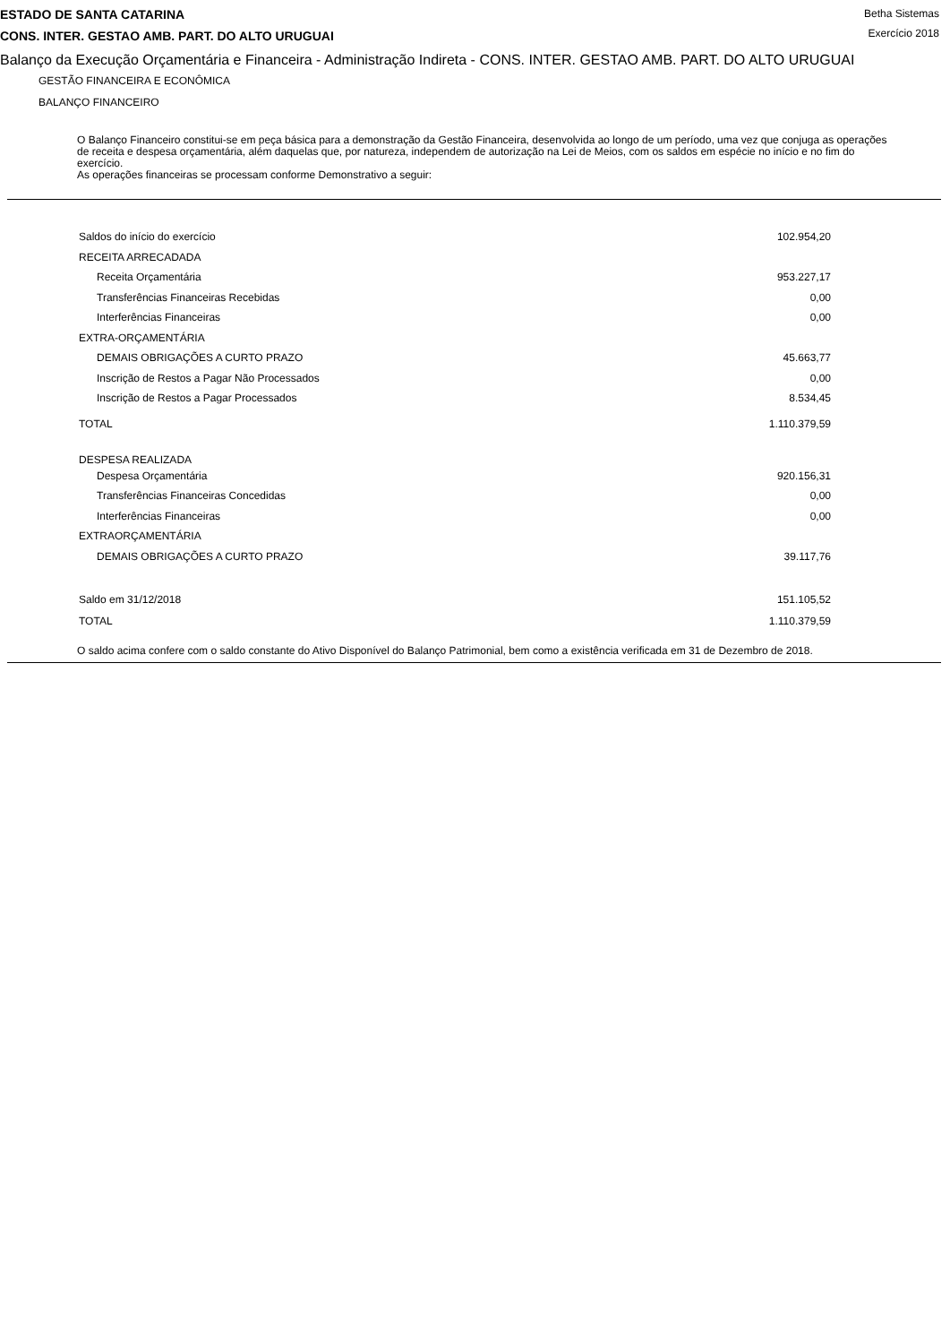ESTADO DE SANTA CATARINA
CONS. INTER. GESTAO AMB. PART. DO ALTO URUGUAI
Betha Sistemas
Exercício 2018
Balanço da Execução Orçamentária e Financeira - Administração Indireta - CONS. INTER. GESTAO AMB. PART. DO ALTO URUGUAI
GESTÃO FINANCEIRA E ECONÔMICA
BALANÇO FINANCEIRO
O Balanço Financeiro constitui-se em peça básica para a demonstração da Gestão Financeira, desenvolvida ao longo de um período, uma vez que conjuga as operações de receita e despesa orçamentária, além daquelas que, por natureza, independem de autorização na Lei de Meios, com os saldos em espécie no início e no fim do exercício.
As operações financeiras se processam conforme Demonstrativo a seguir:
| Saldos do início do exercício | 102.954,20 |
| RECEITA ARRECADADA | |
| Receita Orçamentária | 953.227,17 |
| Transferências Financeiras Recebidas | 0,00 |
| Interferências Financeiras | 0,00 |
| EXTRA-ORÇAMENTÁRIA | |
| DEMAIS OBRIGAÇÕES A CURTO PRAZO | 45.663,77 |
| Inscrição de Restos a Pagar Não Processados | 0,00 |
| Inscrição de Restos a Pagar Processados | 8.534,45 |
| TOTAL | 1.110.379,59 |
| DESPESA REALIZADA | |
| Despesa Orçamentária | 920.156,31 |
| Transferências Financeiras Concedidas | 0,00 |
| Interferências Financeiras | 0,00 |
| EXTRAORÇAMENTÁRIA | |
| DEMAIS OBRIGAÇÕES A CURTO PRAZO | 39.117,76 |
| Saldo em 31/12/2018 | 151.105,52 |
| TOTAL | 1.110.379,59 |
O saldo acima confere com o saldo constante do Ativo Disponível do Balanço Patrimonial, bem como a existência verificada em 31 de Dezembro de 2018.